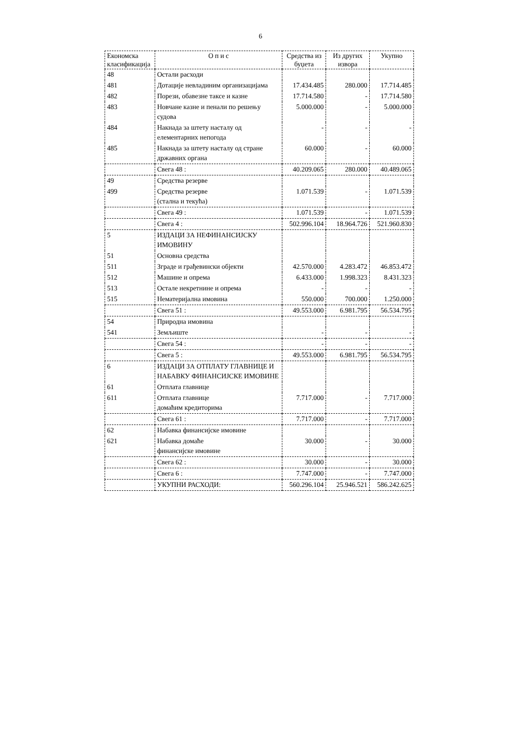6
| Економска класификација | О п и с | Средства из буџета | Из других извора | Укупно |
| --- | --- | --- | --- | --- |
| 48 | Остали расходи | | | |
| 481 | Дотације невладиним организацијама | 17.434.485 | 280.000 | 17.714.485 |
| 482 | Порези, обавезне таксе и казне | 17.714.580 | - | 17.714.580 |
| 483 | Новчане казне и пенали по решењу судова | 5.000.000 | - | 5.000.000 |
| 484 | Накнада за штету насталу од елементарних непогода | - | - | - |
| 485 | Накнада за штету насталу од стране државних органа | 60.000 | - | 60.000 |
| | Свега 48 : | 40.209.065 | 280.000 | 40.489.065 |
| 49 | Средства резерве | | | |
| 499 | Средства резерве (стална и текућа) | 1.071.539 | - | 1.071.539 |
| | Свега 49 : | 1.071.539 | - | 1.071.539 |
| | Свега 4 : | 502.996.104 | 18.964.726 | 521.960.830 |
| 5 | ИЗДАЦИ ЗА НЕФИНАНСИЈСКУ ИМОВИНУ | | | |
| 51 | Основна средства | | | |
| 511 | Зграде и грађевински објекти | 42.570.000 | 4.283.472 | 46.853.472 |
| 512 | Машине и опрема | 6.433.000 | 1.998.323 | 8.431.323 |
| 513 | Остале некретнине и опрема | - | - | - |
| 515 | Нематеријална имовина | 550.000 | 700.000 | 1.250.000 |
| | Свега 51 : | 49.553.000 | 6.981.795 | 56.534.795 |
| 54 | Природна имовина | | | |
| 541 | Земљиште | - | - | - |
| | Свега 54 : | - | - | - |
| | Свега 5 : | 49.553.000 | 6.981.795 | 56.534.795 |
| 6 | ИЗДАЦИ ЗА ОТПЛАТУ ГЛАВНИЦЕ И НАБАВКУ ФИНАНСИЈСКЕ ИМОВИНЕ | | | |
| 61 | Отплата главнице | | | |
| 611 | Отплата главнице домаћим кредиторима | 7.717.000 | - | 7.717.000 |
| | Свега 61 : | 7.717.000 | - | 7.717.000 |
| 62 | Набавка финансијске имовине | | | |
| 621 | Набавка домаће финансијске имовине | 30.000 | - | 30.000 |
| | Свега 62 : | 30.000 | - | 30.000 |
| | Свега 6 : | 7.747.000 | - | 7.747.000 |
| | УКУПНИ РАСХОДИ: | 560.296.104 | 25.946.521 | 586.242.625 |